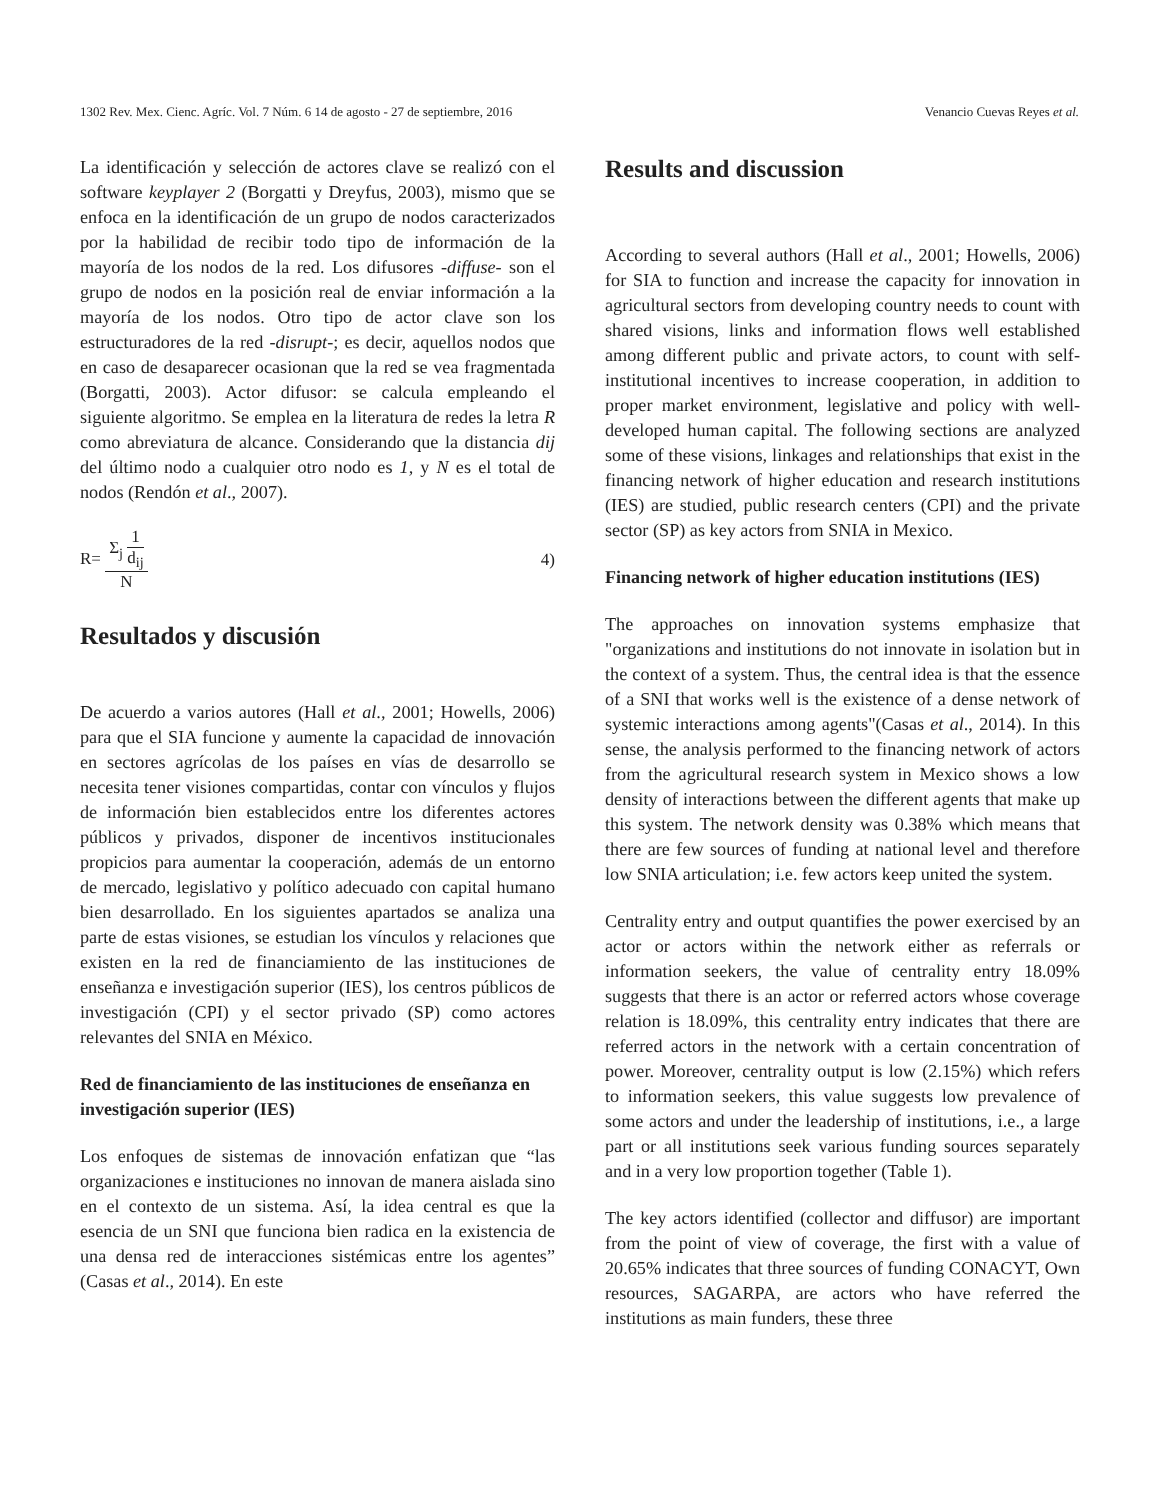1302 Rev. Mex. Cienc. Agríc. Vol. 7 Núm. 6 14 de agosto - 27 de septiembre, 2016 Venancio Cuevas Reyes et al.
La identificación y selección de actores clave se realizó con el software keyplayer 2 (Borgatti y Dreyfus, 2003), mismo que se enfoca en la identificación de un grupo de nodos caracterizados por la habilidad de recibir todo tipo de información de la mayoría de los nodos de la red. Los difusores -diffuse- son el grupo de nodos en la posición real de enviar información a la mayoría de los nodos. Otro tipo de actor clave son los estructuradores de la red -disrupt-; es decir, aquellos nodos que en caso de desaparecer ocasionan que la red se vea fragmentada (Borgatti, 2003). Actor difusor: se calcula empleando el siguiente algoritmo. Se emplea en la literatura de redes la letra R como abreviatura de alcance. Considerando que la distancia dij del último nodo a cualquier otro nodo es 1, y N es el total de nodos (Rendón et al., 2007).
R= Σ<sub>j</sub> 1 d<sub>ij</sub> N 4)
Resultados y discusión
De acuerdo a varios autores (Hall et al., 2001; Howells, 2006) para que el SIA funcione y aumente la capacidad de innovación en sectores agrícolas de los países en vías de desarrollo se necesita tener visiones compartidas, contar con vínculos y flujos de información bien establecidos entre los diferentes actores públicos y privados, disponer de incentivos institucionales propicios para aumentar la cooperación, además de un entorno de mercado, legislativo y político adecuado con capital humano bien desarrollado. En los siguientes apartados se analiza una parte de estas visiones, se estudian los vínculos y relaciones que existen en la red de financiamiento de las instituciones de enseñanza e investigación superior (IES), los centros públicos de investigación (CPI) y el sector privado (SP) como actores relevantes del SNIA en México.
Red de financiamiento de las instituciones de enseñanza en investigación superior (IES)
Los enfoques de sistemas de innovación enfatizan que “las organizaciones e instituciones no innovan de manera aislada sino en el contexto de un sistema. Así, la idea central es que la esencia de un SNI que funciona bien radica en la existencia de una densa red de interacciones sistémicas entre los agentes” (Casas et al., 2014). En este
Results and discussion
According to several authors (Hall et al., 2001; Howells, 2006) for SIA to function and increase the capacity for innovation in agricultural sectors from developing country needs to count with shared visions, links and information flows well established among different public and private actors, to count with self-institutional incentives to increase cooperation, in addition to proper market environment, legislative and policy with well-developed human capital. The following sections are analyzed some of these visions, linkages and relationships that exist in the financing network of higher education and research institutions (IES) are studied, public research centers (CPI) and the private sector (SP) as key actors from SNIA in Mexico.
Financing network of higher education institutions (IES)
The approaches on innovation systems emphasize that "organizations and institutions do not innovate in isolation but in the context of a system. Thus, the central idea is that the essence of a SNI that works well is the existence of a dense network of systemic interactions among agents"(Casas et al., 2014). In this sense, the analysis performed to the financing network of actors from the agricultural research system in Mexico shows a low density of interactions between the different agents that make up this system. The network density was 0.38% which means that there are few sources of funding at national level and therefore low SNIA articulation; i.e. few actors keep united the system.
Centrality entry and output quantifies the power exercised by an actor or actors within the network either as referrals or information seekers, the value of centrality entry 18.09% suggests that there is an actor or referred actors whose coverage relation is 18.09%, this centrality entry indicates that there are referred actors in the network with a certain concentration of power. Moreover, centrality output is low (2.15%) which refers to information seekers, this value suggests low prevalence of some actors and under the leadership of institutions, i.e., a large part or all institutions seek various funding sources separately and in a very low proportion together (Table 1).
The key actors identified (collector and diffusor) are important from the point of view of coverage, the first with a value of 20.65% indicates that three sources of funding CONACYT, Own resources, SAGARPA, are actors who have referred the institutions as main funders, these three